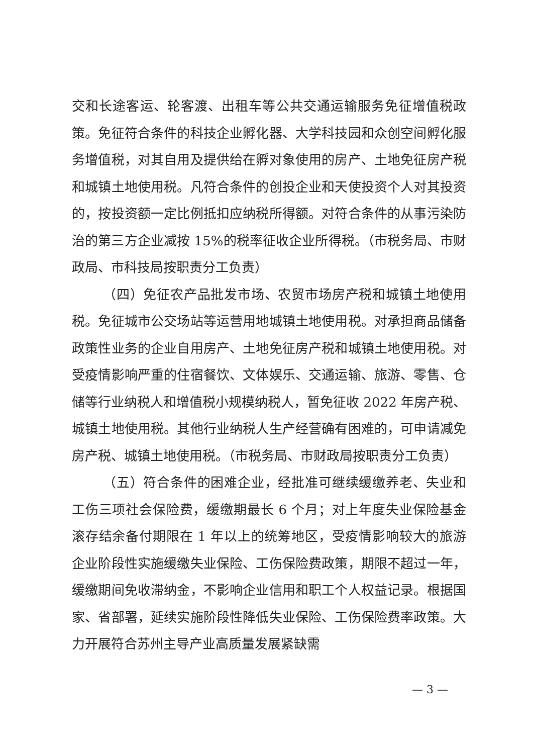交和长途客运、轮客渡、出租车等公共交通运输服务免征增值税政策。免征符合条件的科技企业孵化器、大学科技园和众创空间孵化服务增值税，对其自用及提供给在孵对象使用的房产、土地免征房产税和城镇土地使用税。凡符合条件的创投企业和天使投资个人对其投资的，按投资额一定比例抵扣应纳税所得额。对符合条件的从事污染防治的第三方企业减按 15%的税率征收企业所得税。（市税务局、市财政局、市科技局按职责分工负责）
（四）免征农产品批发市场、农贸市场房产税和城镇土地使用税。免征城市公交场站等运营用地城镇土地使用税。对承担商品储备政策性业务的企业自用房产、土地免征房产税和城镇土地使用税。对受疫情影响严重的住宿餐饮、文体娱乐、交通运输、旅游、零售、仓储等行业纳税人和增值税小规模纳税人，暂免征收 2022 年房产税、城镇土地使用税。其他行业纳税人生产经营确有困难的，可申请减免房产税、城镇土地使用税。（市税务局、市财政局按职责分工负责）
（五）符合条件的困难企业，经批准可继续缓缴养老、失业和工伤三项社会保险费，缓缴期最长 6 个月；对上年度失业保险基金滚存结余备付期限在 1 年以上的统筹地区，受疫情影响较大的旅游企业阶段性实施缓缴失业保险、工伤保险费政策，期限不超过一年，缓缴期间免收滞纳金，不影响企业信用和职工个人权益记录。根据国家、省部署，延续实施阶段性降低失业保险、工伤保险费率政策。大力开展符合苏州主导产业高质量发展紧缺需
— 3 —